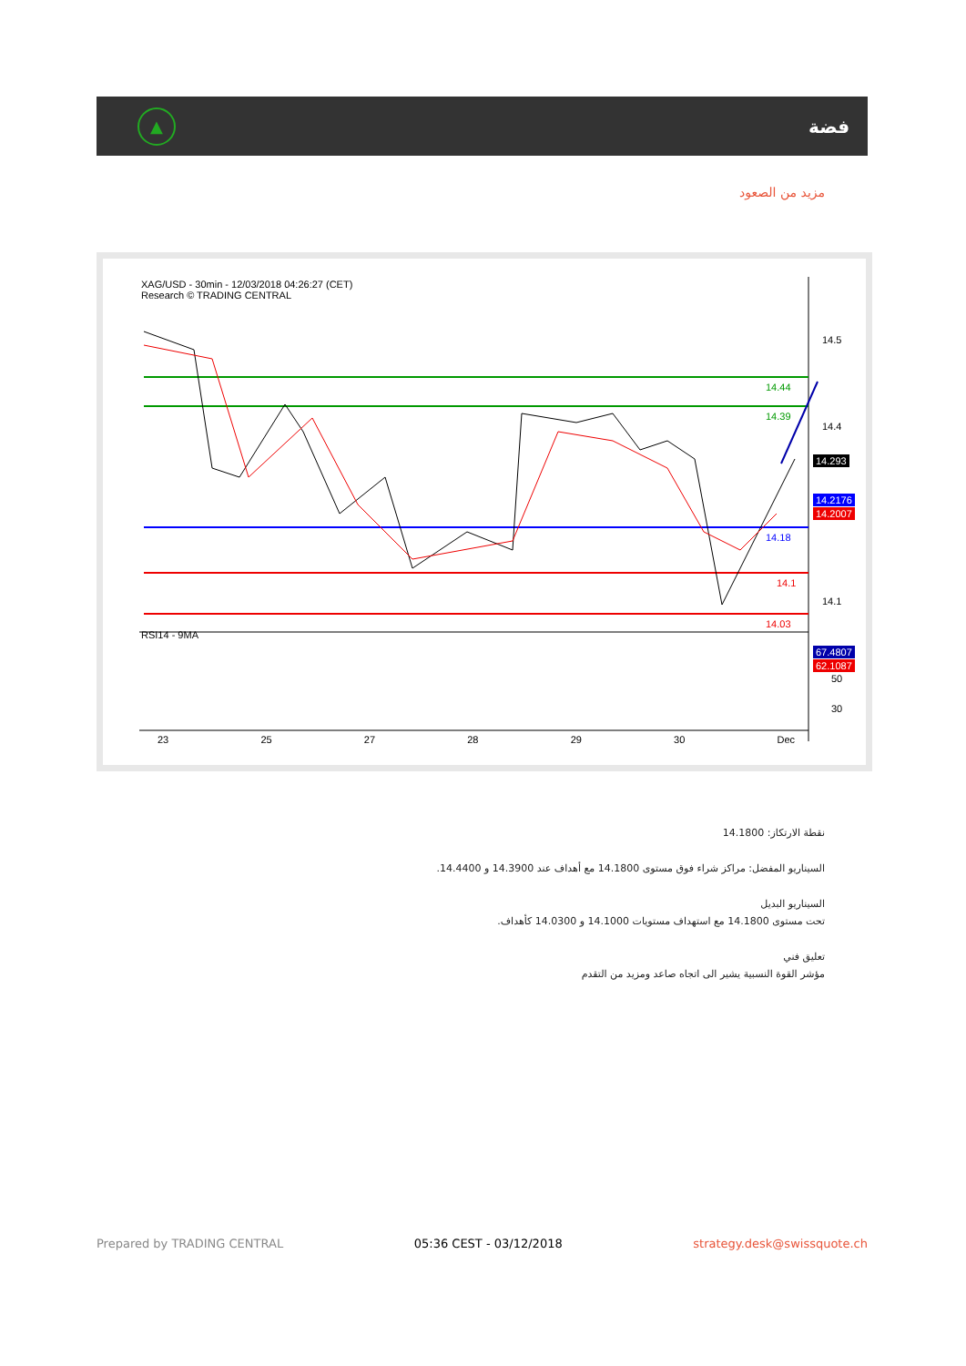فضة
▲
مزيد من الصعود
XAG/USD - 30min - 12/03/2018 04:26:27 (CET)
Research © TRADING CENTRAL
RSI14 - 9MA
14.5
14.4
14.293
14.2176
14.2007
14.1
67.4807
62.1087
50
30
23 25 27 28 29 30 Dec
14.44
14.39
14.18
14.1
14.03
نقطة الارتكاز: 14.1800
السيناريو المفضل: مراكز شراء فوق مستوى 14.1800 مع أهداف عند 14.3900 و 14.4400.
السيناريو البديل
تحت مستوى 14.1800 مع استهداف مستويات 14.1000 و 14.0300 كأهداف.
تعليق فني
مؤشر القوة النسبية يشير الى اتجاه صاعد ومزيد من التقدم
Prepared by TRADING CENTRAL 05:36 CEST - 03/12/2018 strategy.desk@swissquote.ch